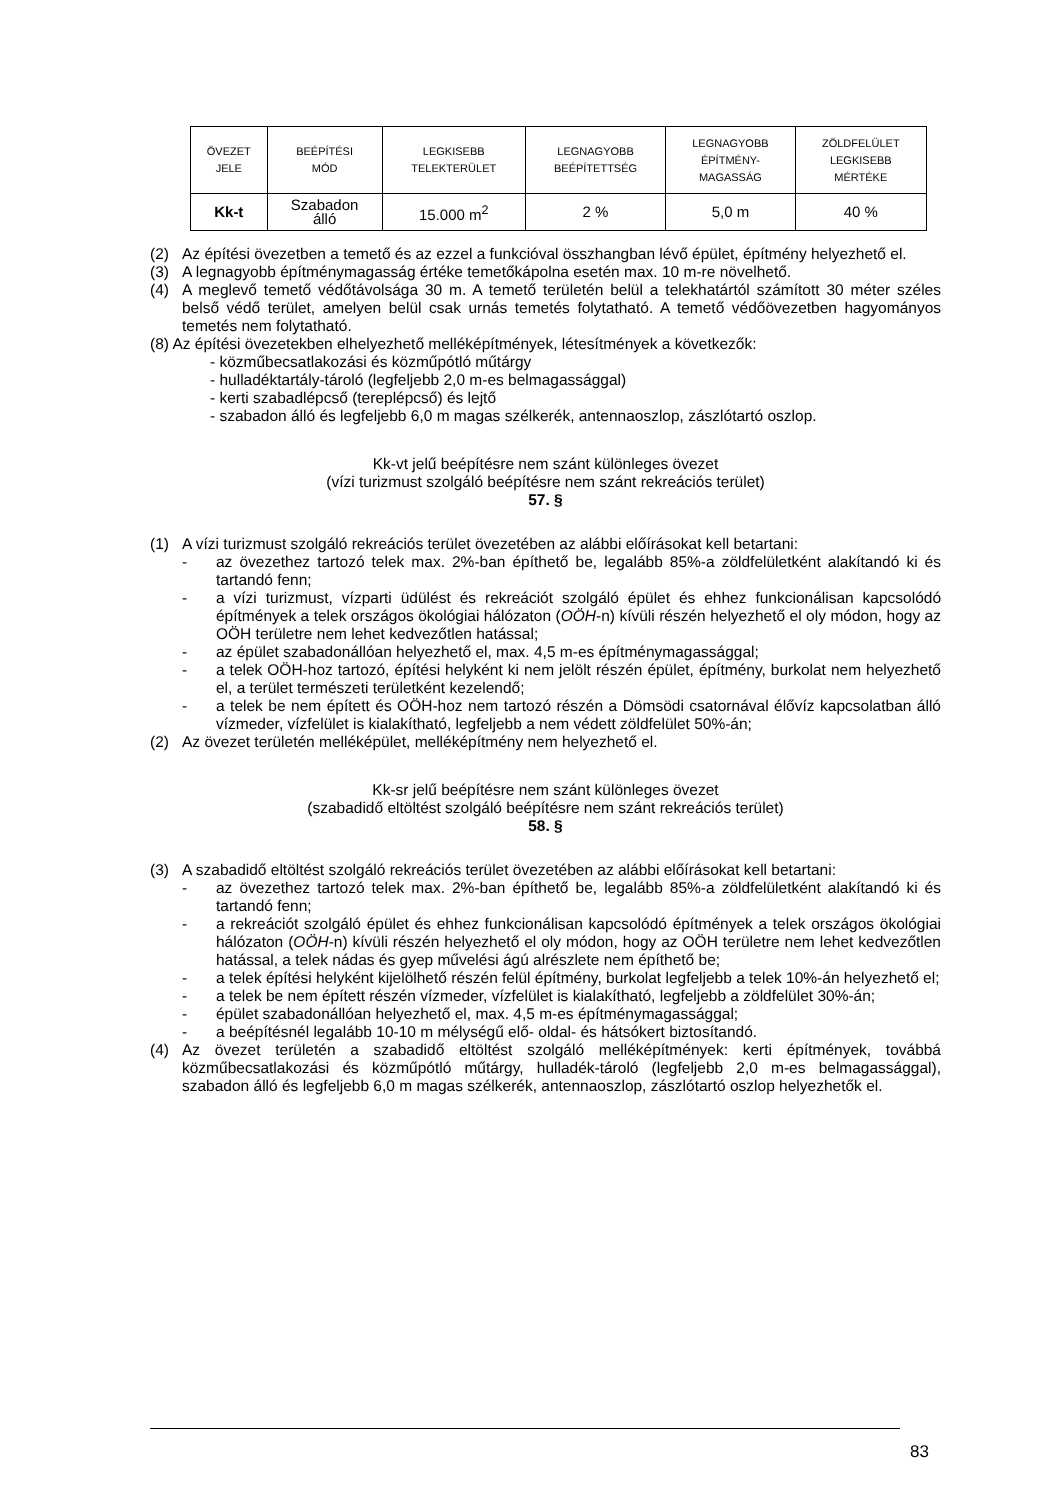| ÖVEZET JELE | BEÉPÍTÉSI MÓD | LEGKISEBB TELEKTERÜLET | LEGNAGYOBB BEÉPÍTETTSÉG | LEGNAGYOBB ÉPÍTMÉNY- MAGASSÁG | ZÖLDFELÜLET LEGKISEBB MÉRTÉKE |
| --- | --- | --- | --- | --- | --- |
| Kk-t | Szabadon álló | 15.000 m<sup>2</sup> | 2 % | 5,0 m | 40 % |
(2)
Az építési övezetben a temető és az ezzel a funkcióval összhangban lévő épület, építmény helyezhető el.
(3)
A legnagyobb építménymagasság értéke temetőkápolna esetén max. 10 m-re növelhető.
(4)
A meglevő temető védőtávolsága 30 m. A temető területén belül a telekhatártól számított 30 méter széles belső védő terület, amelyen belül csak urnás temetés folytatható. A temető védőövezetben hagyományos temetés nem folytatható.
(8) Az építési övezetekben elhelyezhető melléképítmények, létesítmények a következők:
- közműbecsatlakozási és közműpótló műtárgy
- hulladéktartály-tároló (legfeljebb 2,0 m-es belmagassággal)
- kerti szabadlépcső (tereplépcső) és lejtő
- szabadon álló és legfeljebb 6,0 m magas szélkerék, antennaoszlop, zászlótartó oszlop.
Kk-vt jelű beépítésre nem szánt különleges övezet
(vízi turizmust szolgáló beépítésre nem szánt rekreációs terület)
57. §
(1)
A vízi turizmust szolgáló rekreációs terület övezetében az alábbi előírásokat kell betartani:
-
az övezethez tartozó telek max. 2%-ban építhető be, legalább 85%-a zöldfelületként alakítandó ki és tartandó fenn;
-
a vízi turizmust, vízparti üdülést és rekreációt szolgáló épület és ehhez funkcionálisan kapcsolódó építmények a telek országos ökológiai hálózaton (OÖH-n) kívüli részén helyezhető el oly módon, hogy az OÖH területre nem lehet kedvezőtlen hatással;
-
az épület szabadonállóan helyezhető el, max. 4,5 m-es építménymagassággal;
-
a telek OÖH-hoz tartozó, építési helyként ki nem jelölt részén épület, építmény, burkolat nem helyezhető el, a terület természeti területként kezelendő;
-
a telek be nem épített és OÖH-hoz nem tartozó részén a Dömsödi csatornával élővíz kapcsolatban álló vízmeder, vízfelület is kialakítható, legfeljebb a nem védett zöldfelület 50%-án;
(2)
Az övezet területén melléképület, melléképítmény nem helyezhető el.
Kk-sr jelű beépítésre nem szánt különleges övezet
(szabadidő eltöltést szolgáló beépítésre nem szánt rekreációs terület)
58. §
(3)
A szabadidő eltöltést szolgáló rekreációs terület övezetében az alábbi előírásokat kell betartani:
-
az övezethez tartozó telek max. 2%-ban építhető be, legalább 85%-a zöldfelületként alakítandó ki és tartandó fenn;
-
a rekreációt szolgáló épület és ehhez funkcionálisan kapcsolódó építmények a telek országos ökológiai hálózaton (OÖH-n) kívüli részén helyezhető el oly módon, hogy az OÖH területre nem lehet kedvezőtlen hatással, a telek nádas és gyep művelési ágú alrészlete nem építhető be;
-
a telek építési helyként kijelölhető részén felül építmény, burkolat legfeljebb a telek 10%-án helyezhető el;
-
a telek be nem épített részén vízmeder, vízfelület is kialakítható, legfeljebb a zöldfelület 30%-án;
-
épület szabadonállóan helyezhető el, max. 4,5 m-es építménymagassággal;
-
a beépítésnél legalább 10-10 m mélységű elő- oldal- és hátsókert biztosítandó.
(4)
Az övezet területén a szabadidő eltöltést szolgáló melléképítmények: kerti építmények, továbbá közműbecsatlakozási és közműpótló műtárgy, hulladék-tároló (legfeljebb 2,0 m-es belmagassággal), szabadon álló és legfeljebb 6,0 m magas szélkerék, antennaoszlop, zászlótartó oszlop helyezhetők el.
83